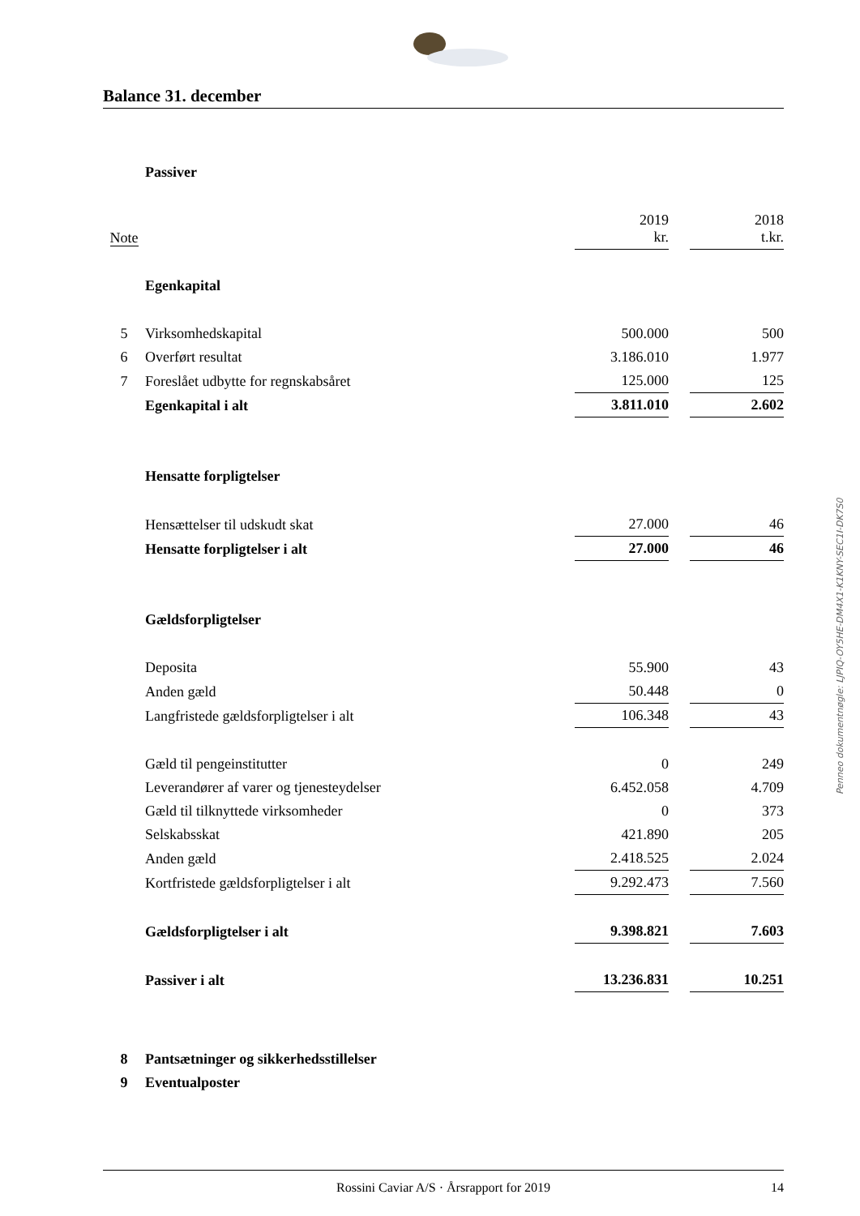Balance 31. december
| | Passiver | | | |
| Note | | 2019 kr. | | 2018 t.kr. |
| | Egenkapital | | | |
| 5 | Virksomhedskapital | 500.000 | | 500 |
| 6 | Overført resultat | 3.186.010 | | 1.977 |
| 7 | Foreslået udbytte for regnskabsåret | 125.000 | | 125 |
| | Egenkapital i alt | 3.811.010 | | 2.602 |
| | Hensatte forpligtelser | | | |
| | Hensættelser til udskudt skat | 27.000 | | 46 |
| | Hensatte forpligtelser i alt | 27.000 | | 46 |
| | Gældsforpligtelser | | | |
| | Deposita | 55.900 | | 43 |
| | Anden gæld | 50.448 | | 0 |
| | Langfristede gældsforpligtelser i alt | 106.348 | | 43 |
| | Gæld til pengeinstitutter | 0 | | 249 |
| | Leverandører af varer og tjenesteydelser | 6.452.058 | | 4.709 |
| | Gæld til tilknyttede virksomheder | 0 | | 373 |
| | Selskabsskat | 421.890 | | 205 |
| | Anden gæld | 2.418.525 | | 2.024 |
| | Kortfristede gældsforpligtelser i alt | 9.292.473 | | 7.560 |
| | Gældsforpligtelser i alt | 9.398.821 | | 7.603 |
| | Passiver i alt | 13.236.831 | | 10.251 |
| 8 | Pantsætninger og sikkerhedsstillelser | | | |
| 9 | Eventualposter | | | |
Penneo dokumentnøgle: LJPIQ-OY5HE-DM4X1-K1KNY-SEC1I-DK7S0
Rossini Caviar A/S · Årsrapport for 2019 14